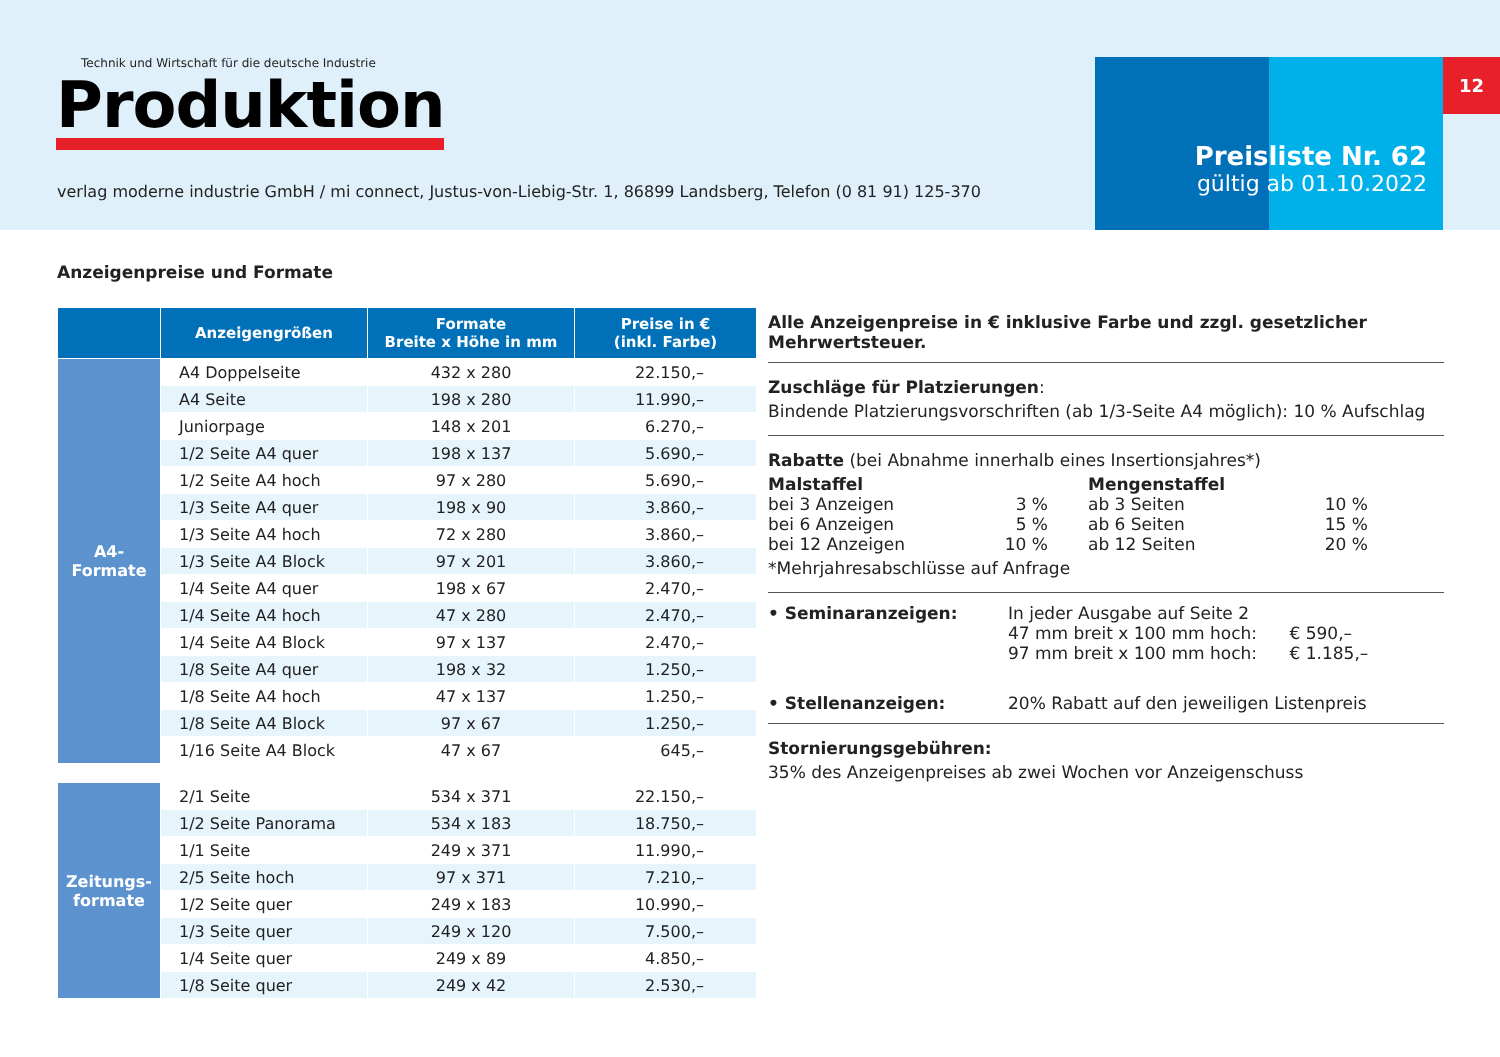Technik und Wirtschaft für die deutsche Industrie
Produktion
verlag moderne industrie GmbH / mi connect, Justus-von-Liebig-Str. 1, 86899 Landsberg, Telefon (0 81 91) 125-370
Preisliste Nr. 62
gültig ab 01.10.2022
12
Anzeigenpreise und Formate
| | Anzeigengrößen | Formate Breite x Höhe in mm | Preise in € (inkl. Farbe) |
| --- | --- | --- | --- |
| A4- Formate | A4 Doppelseite | 432 x 280 | 22.150,– |
| | A4 Seite | 198 x 280 | 11.990,– |
| | Juniorpage | 148 x 201 | 6.270,– |
| | 1/2 Seite A4 quer | 198 x 137 | 5.690,– |
| | 1/2 Seite A4 hoch | 97 x 280 | 5.690,– |
| | 1/3 Seite A4 quer | 198 x 90 | 3.860,– |
| | 1/3 Seite A4 hoch | 72 x 280 | 3.860,– |
| | 1/3 Seite A4 Block | 97 x 201 | 3.860,– |
| | 1/4 Seite A4 quer | 198 x 67 | 2.470,– |
| | 1/4 Seite A4 hoch | 47 x 280 | 2.470,– |
| | 1/4 Seite A4 Block | 97 x 137 | 2.470,– |
| | 1/8 Seite A4 quer | 198 x 32 | 1.250,– |
| | 1/8 Seite A4 hoch | 47 x 137 | 1.250,– |
| | 1/8 Seite A4 Block | 97 x 67 | 1.250,– |
| | 1/16 Seite A4 Block | 47 x 67 | 645,– |
| Zeitungs- formate | 2/1 Seite | 534 x 371 | 22.150,– |
| | 1/2 Seite Panorama | 534 x 183 | 18.750,– |
| | 1/1 Seite | 249 x 371 | 11.990,– |
| | 2/5 Seite hoch | 97 x 371 | 7.210,– |
| | 1/2 Seite quer | 249 x 183 | 10.990,– |
| | 1/3 Seite quer | 249 x 120 | 7.500,– |
| | 1/4 Seite quer | 249 x 89 | 4.850,– |
| | 1/8 Seite quer | 249 x 42 | 2.530,– |
Alle Anzeigenpreise in € inklusive Farbe und zzgl. gesetzlicher Mehrwertsteuer.
Zuschläge für Platzierungen:
Bindende Platzierungsvorschriften (ab 1/3-Seite A4 möglich): 10 % Aufschlag
Rabatte (bei Abnahme innerhalb eines Insertionsjahres*)
Malstaffel
bei 3 Anzeigen 3 %
bei 6 Anzeigen 5 %
bei 12 Anzeigen 10 %
Mengenstaffel
ab 3 Seiten 10 %
ab 6 Seiten 15 %
ab 12 Seiten 20 %
*Mehrjahresabschlüsse auf Anfrage
• Seminaranzeigen: In jeder Ausgabe auf Seite 2
47 mm breit x 100 mm hoch: € 590,–
97 mm breit x 100 mm hoch: € 1.185,–
• Stellenanzeigen: 20% Rabatt auf den jeweiligen Listenpreis
Stornierungsgebühren:
35% des Anzeigenpreises ab zwei Wochen vor Anzeigenschuss